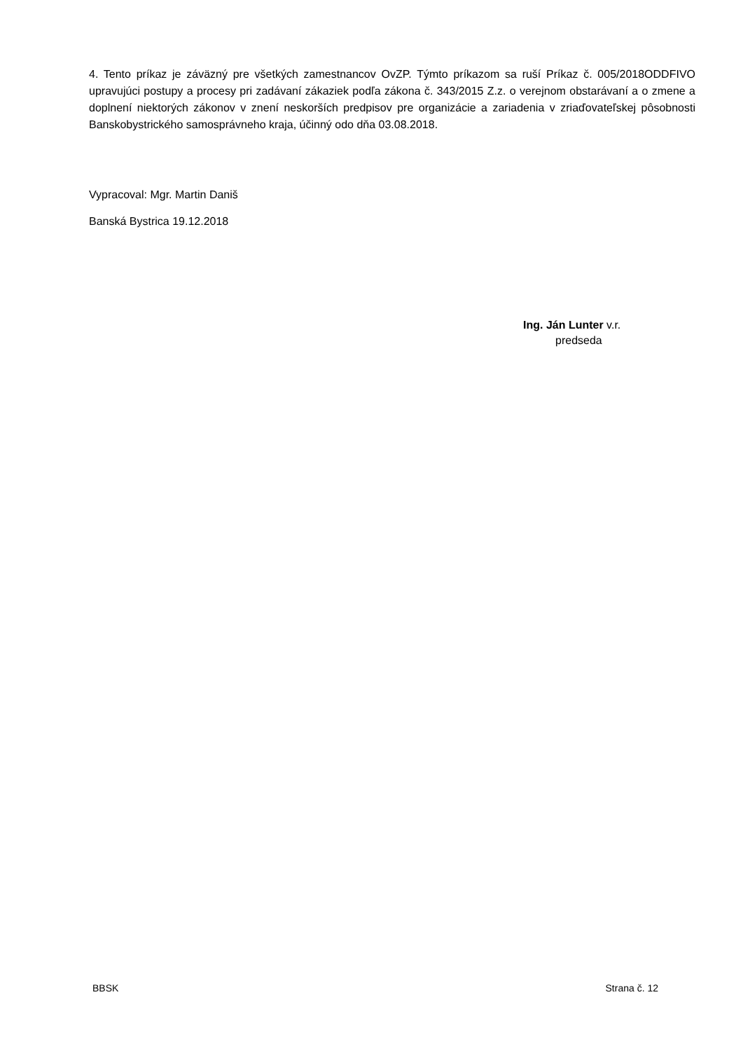4. Tento príkaz je záväzný pre všetkých zamestnancov OvZP. Týmto príkazom sa ruší Príkaz č. 005/2018ODDFIVO upravujúci postupy a procesy pri zadávaní zákaziek podľa zákona č. 343/2015 Z.z. o verejnom obstarávaní a o zmene a doplnení niektorých zákonov v znení neskorších predpisov pre organizácie a zariadenia v zriaďovateľskej pôsobnosti Banskobystrického samosprávneho kraja, účinný odo dňa 03.08.2018.
Vypracoval: Mgr. Martin Daniš
Banská Bystrica 19.12.2018
Ing. Ján Lunter v.r.
predseda
BBSK Strana č. 12